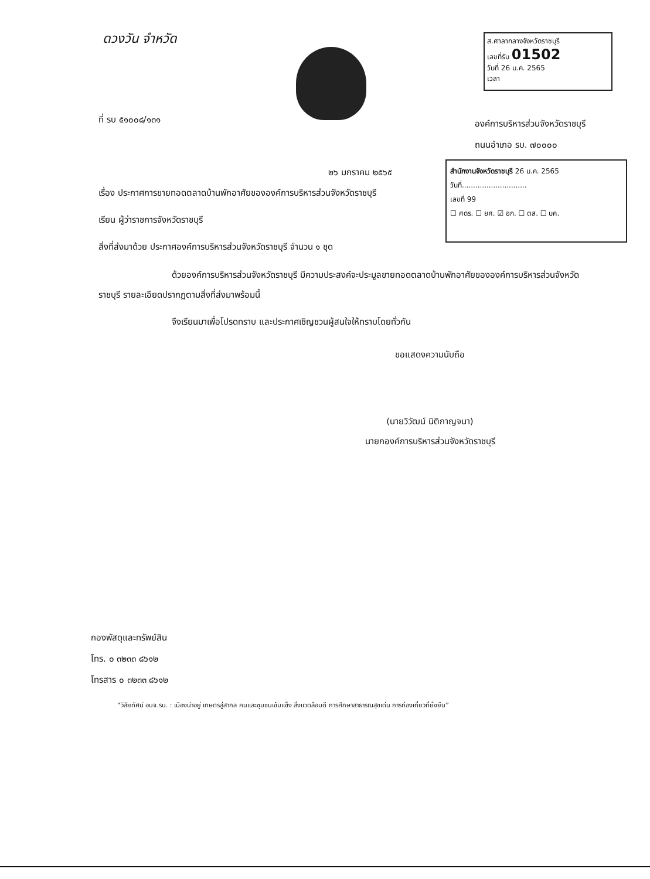ดวงวัน จำหวัด
ส.ศาลากลางจังหวัดราชบุรี
เลขที่รับ 01502
วันที่ 26 ม.ค. 2565
เวลา
ที่ รบ ๕๑๐๐๘/๑๓๑
องค์การบริหารส่วนจังหวัดราชบุรี
ถนนอำเภอ รบ. ๗๐๐๐๐
๒๖ มกราคม ๒๕๖๕
สำนักงานจังหวัดราชบุรี 26 ม.ค. 2565
วันที่.............................
เลขที่ 99
☐ ศดร. ☐ ยศ. ☑ อก. ☐ ตส. ☐ บค.
เรื่อง ประกาศการขายทอดตลาดบ้านพักอาศัยขององค์การบริหารส่วนจังหวัดราชบุรี
เรียน ผู้ว่าราชการจังหวัดราชบุรี
สิ่งที่ส่งมาด้วย ประกาศองค์การบริหารส่วนจังหวัดราชบุรี จำนวน ๑ ชุด
ด้วยองค์การบริหารส่วนจังหวัดราชบุรี มีความประสงค์จะประมูลขายทอดตลาดบ้านพักอาศัยขององค์การบริหารส่วนจังหวัดราชบุรี รายละเอียดปรากฏตามสิ่งที่ส่งมาพร้อมนี้
จึงเรียนมาเพื่อโปรดทราบ และประกาศเชิญชวนผู้สนใจให้ทราบโดยทั่วกัน
ขอแสดงความนับถือ
(นายวิวัฒน์ นิติกาญจนา)
นายกองค์การบริหารส่วนจังหวัดราชบุรี
กองพัสดุและทรัพย์สิน
โทร. ๐ ๓๒๓๓ ๘๖๑๒
โทรสาร ๐ ๓๒๓๓ ๘๖๑๒
“วิสัยทัศน์ อบจ.รบ. : เมืองน่าอยู่ เกษตรสู่สากล คนและชุมชนเข้มแข็ง สิ่งแวดล้อมดี การศึกษาสาธารณสุขเด่น การท่องเที่ยวที่ยั่งยืน”